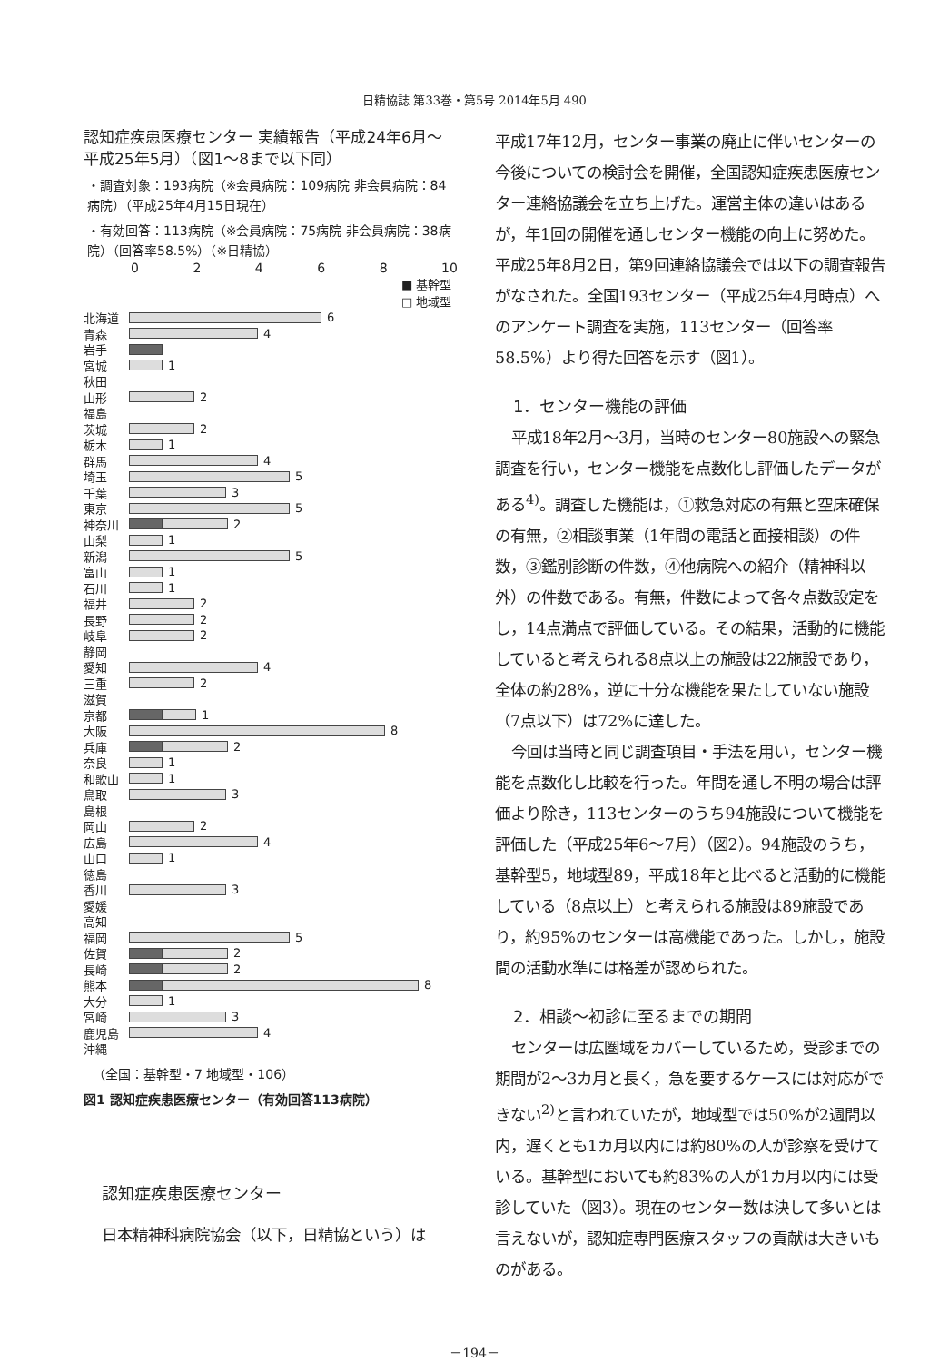日精協誌 第33巻・第5号 2014年5月 490
認知症疾患医療センター 実績報告（平成24年6月～平成25年5月）（図1～8まで以下同）
・調査対象：193病院（※会員病院：109病院 非会員病院：84病院）（平成25年4月15日現在）
・有効回答：113病院（※会員病院：75病院 非会員病院：38病院）（回答率58.5%）（※日精協）
02468 10
■ 基幹型 □ 地域型
北海道 6
青森 4
岩手
宮城 1
秋田
山形 2
福島
茨城 2
栃木 1
群馬 4
埼玉 5
千葉 3
東京 5
神奈川 2
山梨 1
新潟 5
富山 1
石川 1
福井 2
長野 2
岐阜 2
静岡
愛知 4
三重 2
滋賀
京都 1
大阪 8
兵庫 2
奈良 1
和歌山 1
鳥取 3
島根
岡山 2
広島 4
山口 1
徳島
香川 3
愛媛
高知
福岡 5
佐賀 2
長崎 2
熊本 8
大分 1
宮崎 3
鹿児島 4
沖縄
（全国：基幹型・7 地域型・106）
図1 認知症疾患医療センター（有効回答113病院）
認知症疾患医療センター
日本精神科病院協会（以下，日精協という）は
平成17年12月，センター事業の廃止に伴いセンターの今後についての検討会を開催，全国認知症疾患医療センター連絡協議会を立ち上げた。運営主体の違いはあるが，年1回の開催を通しセンター機能の向上に努めた。平成25年8月2日，第9回連絡協議会では以下の調査報告がなされた。全国193センター（平成25年4月時点）へのアンケート調査を実施，113センター（回答率58.5%）より得た回答を示す（図1）。
1．センター機能の評価
平成18年2月～3月，当時のセンター80施設への緊急調査を行い，センター機能を点数化し評価したデータがある<sup>4)</sup>。調査した機能は，①救急対応の有無と空床確保の有無，②相談事業（1年間の電話と面接相談）の件数，③鑑別診断の件数，④他病院への紹介（精神科以外）の件数である。有無，件数によって各々点数設定をし，14点満点で評価している。その結果，活動的に機能していると考えられる8点以上の施設は22施設であり，全体の約28%，逆に十分な機能を果たしていない施設（7点以下）は72%に達した。
今回は当時と同じ調査項目・手法を用い，センター機能を点数化し比較を行った。年間を通し不明の場合は評価より除き，113センターのうち94施設について機能を評価した（平成25年6～7月）（図2）。94施設のうち，基幹型5，地域型89，平成18年と比べると活動的に機能している（8点以上）と考えられる施設は89施設であり，約95%のセンターは高機能であった。しかし，施設間の活動水準には格差が認められた。
2．相談～初診に至るまでの期間
センターは広圏域をカバーしているため，受診までの期間が2～3カ月と長く，急を要するケースには対応ができない<sup>2)</sup>と言われていたが，地域型では50%が2週間以内，遅くとも1カ月以内には約80%の人が診察を受けている。基幹型においても約83%の人が1カ月以内には受診していた（図3）。現在のセンター数は決して多いとは言えないが，認知症専門医療スタッフの貢献は大きいものがある。
－194－